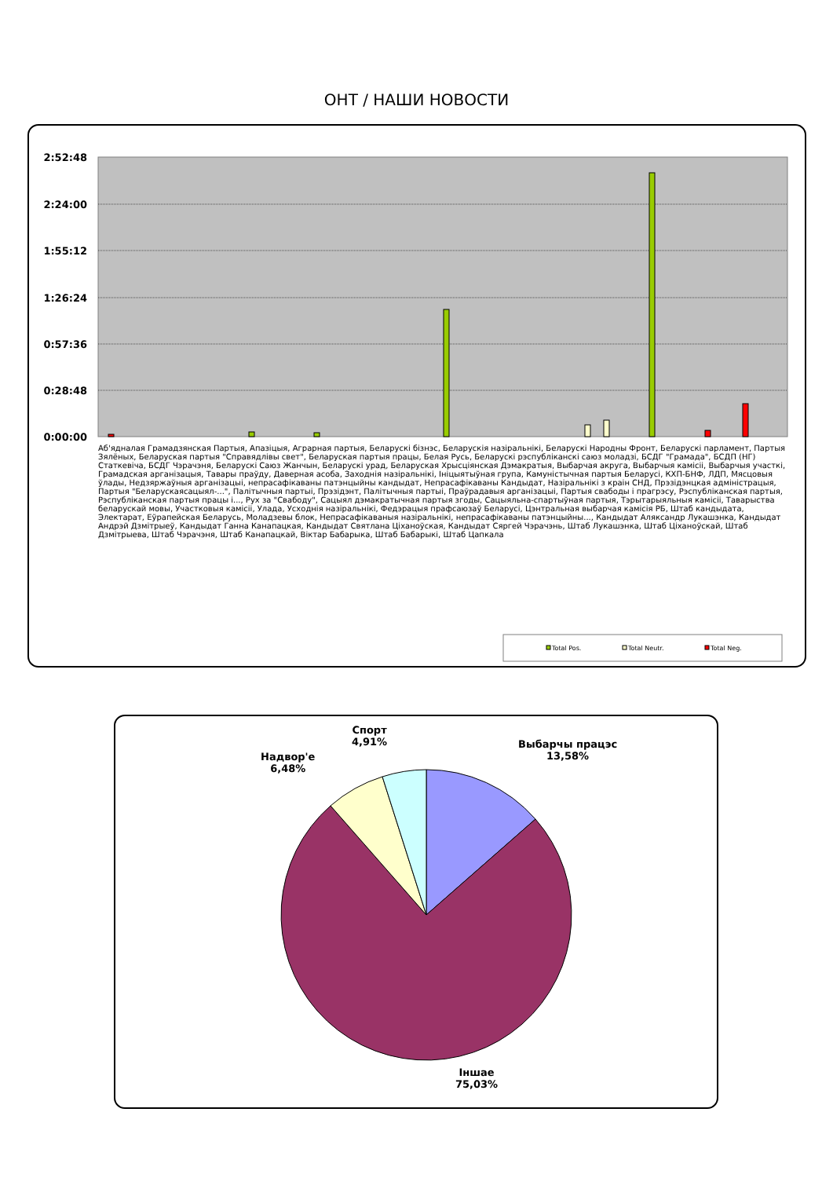ОНТ / НАШИ НОВОСТИ
2:52:48
2:24:00
1:55:12
1:26:24
0:57:36
0:28:48
0:00:00
Total Pos.
Total Neutr.
Total Neg.
Аб'ядналая Грамадзянская Партыя, Апазіцыя, Аграрная партыя, Беларускі бізнэс, Беларускія назіральнікі, Беларускі Народны Фронт, Беларускі парламент, Партыя Зялёных, Беларуская партыя "Справядлівы свет", Беларуская партыя працы, Белая Русь, Беларускі рэспубліканскі саюз моладзі, БСДГ "Грамада", БСДП (НГ) Статкевіча, БСДГ Чэрачэня, Беларускі Саюз Жанчын, Беларускі урад, Беларуская Хрысціянская Дэмакратыя, Выбарчая акруга, Выбарчыя камісіі, Выбарчыя участкі, Грамадская арганізацыя, Тавары праўду, Даверная асоба, Заходнія назіральнікі, Ініцыятыўная група, Камуністычная партыя Беларусі, КХП-БНФ, ЛДП, Мясцовыя ўлады, Недзяржаўныя арганізацыі, непрасафікаваны патэнцыйны кандыдат, Непрасафікаваны Кандыдат, Назіральнікі з краін СНД, Прэзідэнцкая адміністрацыя, Партыя "Беларускаясацыял-...", Палітычныя партыі, Прэзідэнт, Палітычныя партыі, Праўрадавыя арганізацыі, Партыя свабоды і прагрэсу, Рэспубліканская партыя, Рэспубліканская партыя працы і..., Рух за "Свабоду", Сацыял дэмакратычная партыя згоды, Сацыяльна-спартыўная партыя, Тэрытарыяльныя камісіі, Таварыства беларускай мовы, Участковыя камісіі, Улада, Усходнія назіральнікі, Федэрацыя прафсаюзаў Беларусі, Цэнтральная выбарчая камісія РБ, Штаб кандыдата, Электарат, Еўрапейская Беларусь, Моладзевы блок, Непрасафікаваныя назіральнікі, непрасафікаваны патэнцыйны..., Кандыдат Аляксандр Лукашэнка, Кандыдат Андрэй Дзмітрыеў, Кандыдат Ганна Канапацкая, Кандыдат Святлана Ціханоўская, Кандыдат Сяргей Чэрачэнь, Штаб Лукашэнка, Штаб Ціханоўскай, Штаб Дзмітрыева, Штаб Чэрачэня, Штаб Канапацкай, Віктар Бабарыка, Штаб Бабарыкі, Штаб Цапкала
Спорт
4,91%
Выбарчы працэс
13,58%
Надвор'е
6,48%
Іншае
75,03%